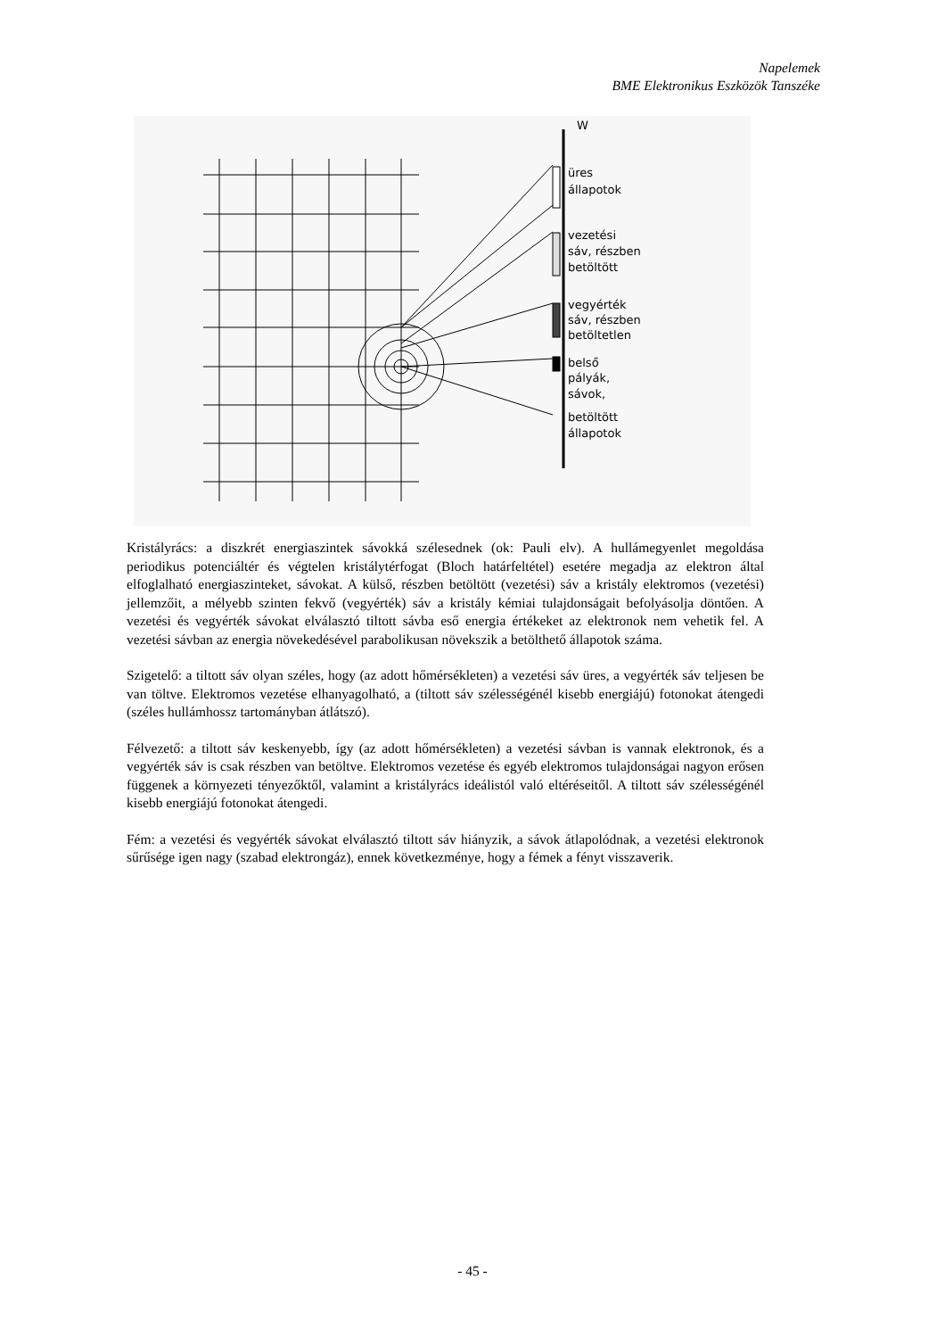Napelemek
BME Elektronikus Eszközök Tanszéke
W
üres
állapotok
vezetési
sáv, részben
betöltött
vegyérték
sáv, részben
betöltetlen
belső
pályák,
sávok,
betöltött
állapotok
Kristályrács: a diszkrét energiaszintek sávokká szélesednek (ok: Pauli elv). A hullámegyenlet megoldása periodikus potenciáltér és végtelen kristálytérfogat (Bloch határfeltétel) esetére megadja az elektron által elfoglalható energiaszinteket, sávokat. A külső, részben betöltött (vezetési) sáv a kristály elektromos (vezetési) jellemzőit, a mélyebb szinten fekvő (vegyérték) sáv a kristály kémiai tulajdonságait befolyásolja döntően. A vezetési és vegyérték sávokat elválasztó tiltott sávba eső energia értékeket az elektronok nem vehetik fel. A vezetési sávban az energia növekedésével parabolikusan növekszik a betölthető állapotok száma.
Szigetelő: a tiltott sáv olyan széles, hogy (az adott hőmérsékleten) a vezetési sáv üres, a vegyérték sáv teljesen be van töltve. Elektromos vezetése elhanyagolható, a (tiltott sáv szélességénél kisebb energiájú) fotonokat átengedi (széles hullámhossz tartományban átlátszó).
Félvezető: a tiltott sáv keskenyebb, így (az adott hőmérsékleten) a vezetési sávban is vannak elektronok, és a vegyérték sáv is csak részben van betöltve. Elektromos vezetése és egyéb elektromos tulajdonságai nagyon erősen függenek a környezeti tényezőktől, valamint a kristályrács ideálistól való eltéréseitől. A tiltott sáv szélességénél kisebb energiájú fotonokat átengedi.
Fém: a vezetési és vegyérték sávokat elválasztó tiltott sáv hiányzik, a sávok átlapolódnak, a vezetési elektronok sűrűsége igen nagy (szabad elektrongáz), ennek következménye, hogy a fémek a fényt visszaverik.
- 45 -